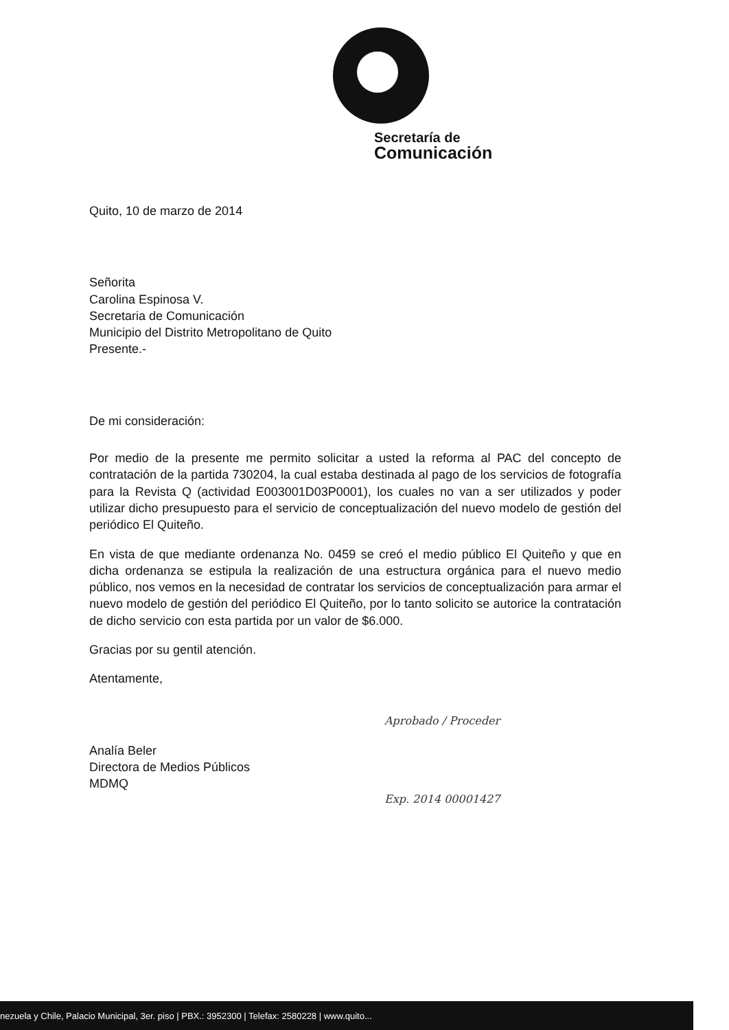Secretaría de
Comunicación
Quito, 10 de marzo de 2014
Señorita
Carolina Espinosa V.
Secretaria de Comunicación
Municipio del Distrito Metropolitano de Quito
Presente.-
De mi consideración:
Por medio de la presente me permito solicitar a usted la reforma al PAC del concepto de contratación de la partida 730204, la cual estaba destinada al pago de los servicios de fotografía para la Revista Q (actividad E003001D03P0001), los cuales no van a ser utilizados y poder utilizar dicho presupuesto para el servicio de conceptualización del nuevo modelo de gestión del periódico El Quiteño.
En vista de que mediante ordenanza No. 0459 se creó el medio público El Quiteño y que en dicha ordenanza se estipula la realización de una estructura orgánica para el nuevo medio público, nos vemos en la necesidad de contratar los servicios de conceptualización para armar el nuevo modelo de gestión del periódico El Quiteño, por lo tanto solicito se autorice la contratación de dicho servicio con esta partida por un valor de $6.000.
Gracias por su gentil atención.
Atentamente,
Analía Beler
Directora de Medios Públicos
MDMQ
Aprobado / Proceder
Exp. 2014 00001427
nezuela y Chile, Palacio Municipal, 3er. piso | PBX.: 3952300 | Telefax: 2580228 | www.quito...